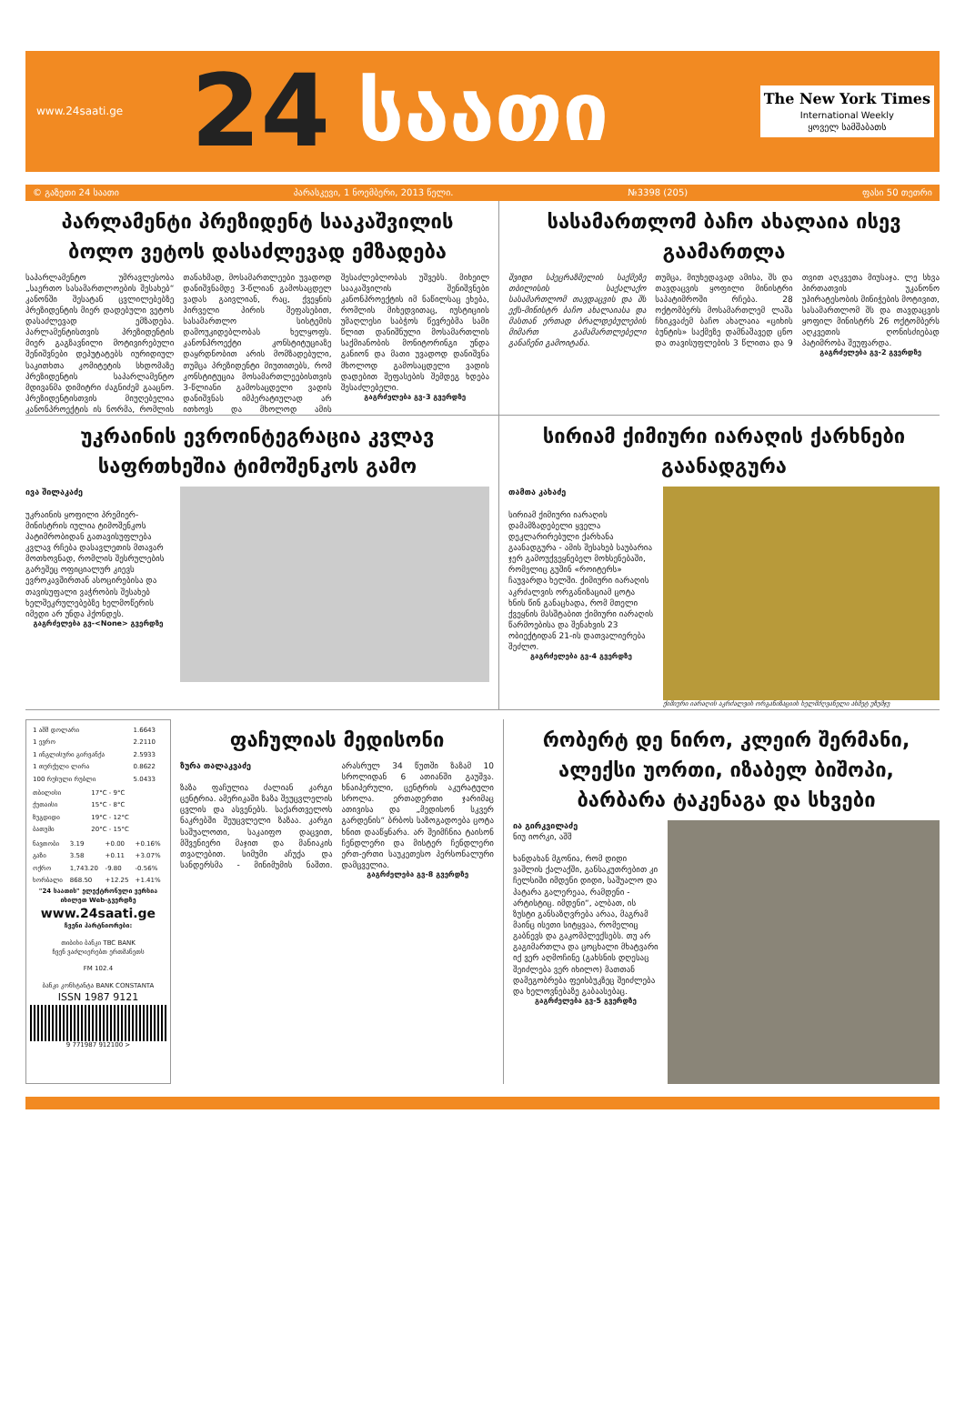www.24saati.ge 24 საათი
The New York Times
International Weekly
ყოველ სამშაბათს
© გაზეთი 24 საათი პარასკევი, 1 ნოემბერი, 2013 წელი. №3398 (205) ფასი 50 თეთრი
პარლამენტი პრეზიდენტ სააკაშვილის ბოლო ვეტოს დასაძლევად ემზადება
საპარლამენტო უმრავლესობა „საერთო სასამართლოების შესახებ“ კანონში შესატან ცვლილებებზე პრეზიდენტის მიერ დადებული ვეტოს დასაძლევად ემზადება. პარლამენტისთვის პრეზიდენტის მიერ გაგზავნილი მოტივირებული შენიშვნები დეპუტატებს იურიდიულ საკითხთა კომიტეტის სხდომაზე პრეზიდენტის საპარლამენტო მდივანმა დიმიტრი ძაგნიძემ გააცნო. პრეზიდენტისთვის მიუღებელია კანონპროექტის ის ნორმა, რომლის თანახმად, მოსამართლეები უვადოდ დანიშვნამდე 3-წლიან გამოსაცდელ ვადას გაივლიან, რაც, ქვეყნის პირველი პირის შეფასებით, სასამართლო სისტემის დამოუკიდებლობას ხელყოფს. კანონპროექტი კონსტიტუციაზე დაყრდნობით არის მომზადებული, თუმცა პრეზიდენტი მიუთითებს, რომ კონსტიტუცია მოსამართლეებისთვის 3-წლიანი გამოსაცდელი ვადის დანიშვნას იმპერატიულად არ ითხოვს და მხოლოდ ამის შესაძლებლობას უშვებს. მიხეილ სააკაშვილის შენიშვნები კანონპროექტის იმ ნაწილსაც ეხება, რომლის მიხედვითაც, იუსტიციის უმაღლესი საბჭოს წევრებმა სამი წლით დანიშნული მოსამართლის საქმიანობის მონიტორინგი უნდა განიონ და მათი უვადოდ დანიშვნა მხოლოდ გამოსაცდელი ვადის დადებით შეფასების შემდეგ ხდება შესაძლებელი.
გაგრძელება გვ-3 გვერდზე
სასამართლომ ბაჩო ახალაია ისევ გაამართლა
შვიდი სპეცრაზმელის საქმეზე თბილისის საქალაქო სასამართლომ თავდაცვის და შს ექს-მინისტრ ბაჩო ახალაიასა და მასთან ერთად ბრალდებულების მიმართ გამამართლებელი განაჩენი გამოიტანა.
თუმცა, მიუხედავად ამისა, შს და თავდაცვის ყოფილი მინისტრი საპატიმროში რჩება. 28 ოქტომბერს მოსამართლემ ლაშა ჩხიკვაძემ ბაჩო ახალაია «ციხის ბუნტის» საქმეზე დამნაშავედ ცნო და თავისუფლების 3 წლითა და 9 თვით აღკვეთა მიუსაჯა. ლე სხვა პირთათვის უკანონო უპირატესობის მინიჭების მოტივით, სასამართლომ შს და თავდაცვის ყოფილ მინისტრს 26 ოქტომბერს აღკვეთის ღონისძიებად პატიმრობა შეუფარდა.
გაგრძელება გვ-2 გვერდზე
უკრაინის ევროინტეგრაცია კვლავ საფრთხეშია ტიმოშენკოს გამო
ივა შილაკაძე
უკრაინის ყოფილი პრემიერ-მინისტრის იულია ტიმოშენკოს პატიმრობიდან გათავისუფლება კვლავ რჩება დასავლეთის მთავარ მოთხოვნად, რომლის შესრულების გარეშეც ოფიციალურ კიევს ევროკავშირთან ასოცირებისა და თავისუფალი ვაჭრობის შესახებ ხელშეკრულებებზე ხელმოწერის იმედი არ უნდა ჰქონდეს.
გაგრძელება გვ-<None> გვერდზე
სირიამ ქიმიური იარაღის ქარხნები გაანადგურა
თამთა კახაძე
სირიამ ქიმიური იარაღის დამამზადებელი ყველა დეკლარირებული ქარხანა გაანადგურა - ამის შესახებ საუბარია ჯერ გამოუქვეყნებელ მოხსენებაში, რომელიც გუშინ «როიტერს» ჩაუვარდა ხელში. ქიმიური იარაღის აკრძალვის ორგანიზაციამ ცოტა ხნის წინ განაცხადა, რომ მთელი ქვეყნის მასშტაბით ქიმიური იარაღის წარმოებისა და შენახვის 23 ობიექტიდან 21-ის დათვალიერება შეძლო.
გაგრძელება გვ-4 გვერდზე
ქიმიური იარაღის აკრძალვის ორგანიზაციის ხელმძღვანელი ახმეტ უზუმჯუ
| 1 აშშ დოლარი | 1.6643 |
| 1 ევრო | 2.2110 |
| 1 ინგლისური გირვანქა | 2.5933 |
| 1 თურქული ლირა | 0.8622 |
| 100 რუსული რუბლი | 5.0433 |
| თბილისი | 17°C - 9°C |
| ქუთაისი | 15°C - 8°C |
| ზუგდიდი | 19°C - 12°C |
| ბათუმი | 20°C - 15°C |
| ნავთობი | 3.19 | +0.00 | +0.16% |
| გაზი | 3.58 | +0.11 | +3.07% |
| ოქრო | 1,743.20 | -9.80 | -0.56% |
| ხორბალი | 868.50 | +12.25 | +1.41% |
"24 საათის" ელექტრონული ვერსია იხილეთ Web-გვერდზე
www.24saati.ge
ჩვენი პარტნიორები:
თიბისი ბანკი TBC BANK
ჩვენ ვაძლიერებთ ერთმანეთს
FM 102.4
ბანკი კონსტანტა BANK CONSTANTA
ISSN 1987 9121
9 771987 912100 >
ფაჩულიას მედისონი
ზურა თალაკვაძე
ზაზა ფაჩულია ძალიან კარგი ცენტრია. ამერიკაში ზაზა შეუცვლელის ცვლის და ასვენებს. საქართველოს ნაკრებში შეუცვლელი ზაზაა. კარგი საშუალოთი, საკაიფო დაცვით, მშვენიერი მაჯით და მანიაკის თვალებით. სიმუმი აჩუქა და სანდერსმა - მინიმუმის ნაშთი. არასრულ 34 წუთში ზაზამ 10 სროლიდან 6 ათიანში გაუშვა. ხნაიპერული, ცენტრის აკურატული სროლა. ერთადერთი ჯარიმაც ათივისა და „მედისონ სკვერ გარდენის“ ბრბოს საზოგადოება ცოტა ხნით დააწყნარა. არ შეიმჩნია ტაისონ ჩენდლერი და მისტერ ჩენდლერი ერთ-ერთი საუკეთესო პერსონალური დამცველია.
გაგრძელება გვ-8 გვერდზე
რობერტ დე ნირო, კლეირ შერმანი, ალექსი უორთი, იზაბელ ბიშოპი, ბარბარა ტაკენაგა და სხვები
ია გირკვილაძე
ნიუ იორკი, აშშ
ხანდახან მგონია, რომ დიდი ვაშლის ქალაქში, განსაკუთრებით კი ჩელსიში იმდენი დიდი, საშუალო და პატარა გალერეაა, რამდენი - არტისტიც. იმდენი“, ალბათ, ის ზუსტი განსაზღვრება არაა, მაგრამ მაინც ისეთი სიტყვაა, რომელიც გაბნევს და გაკომპლექსებს. თუ არ გაგიმართლა და ცოცხალი მხატვარი იქ ვერ აღმოჩინე (გახსნის დღესაც შეიძლება ვერ იხილო) მათთან დამეგობრება ფეისბუკზეც შეიძლება და ხელოვნებაზე გაბაასებაც.
გაგრძელება გვ-5 გვერდზე